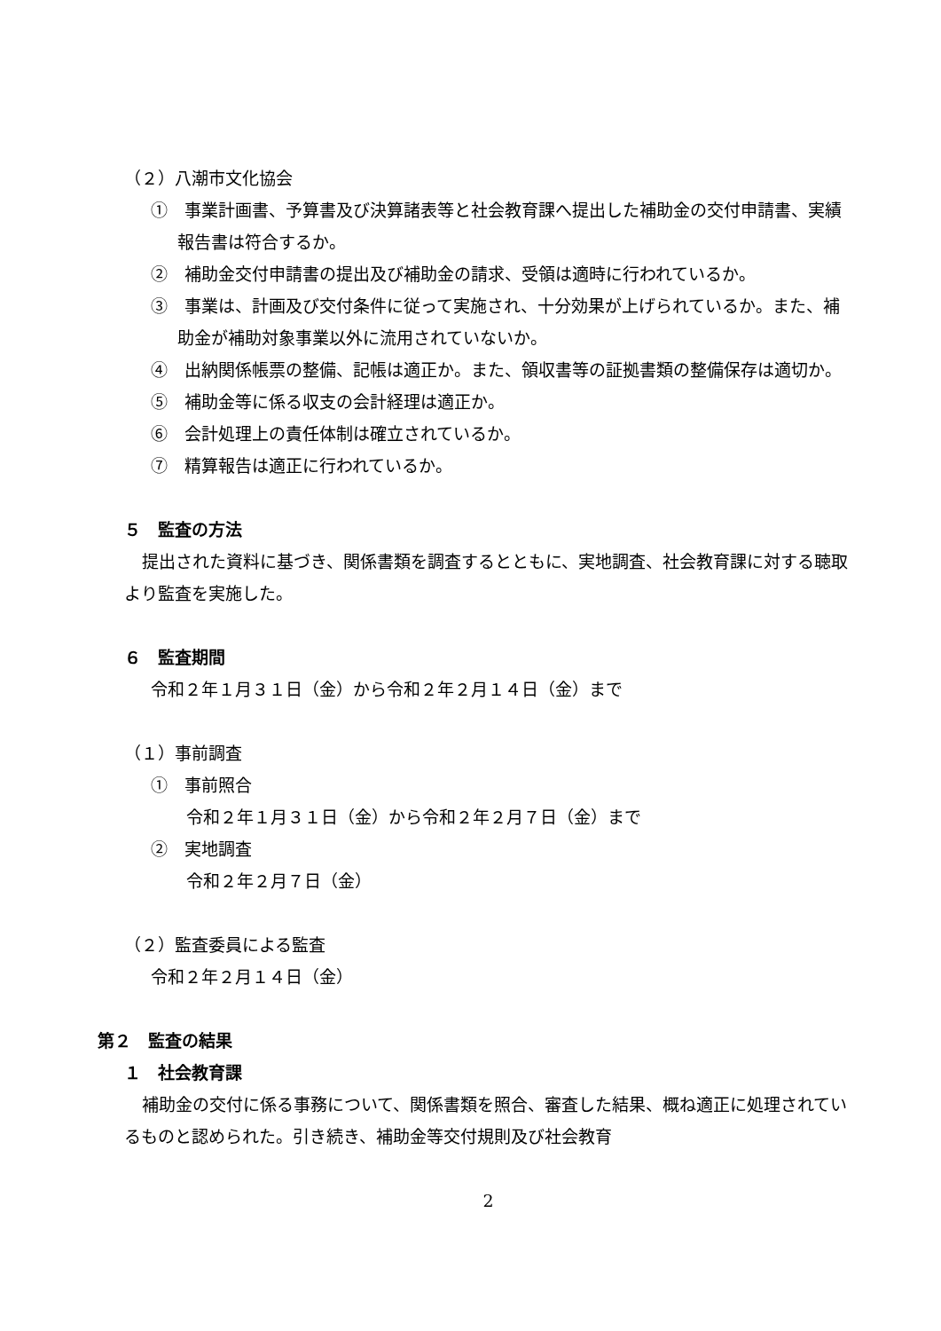（２）八潮市文化協会
①　事業計画書、予算書及び決算諸表等と社会教育課へ提出した補助金の交付申請書、実績報告書は符合するか。
②　補助金交付申請書の提出及び補助金の請求、受領は適時に行われているか。
③　事業は、計画及び交付条件に従って実施され、十分効果が上げられているか。また、補助金が補助対象事業以外に流用されていないか。
④　出納関係帳票の整備、記帳は適正か。また、領収書等の証拠書類の整備保存は適切か。
⑤　補助金等に係る収支の会計経理は適正か。
⑥　会計処理上の責任体制は確立されているか。
⑦　精算報告は適正に行われているか。
５　監査の方法
提出された資料に基づき、関係書類を調査するとともに、実地調査、社会教育課に対する聴取より監査を実施した。
６　監査期間
令和２年１月３１日（金）から令和２年２月１４日（金）まで
（１）事前調査
①　事前照合
令和２年１月３１日（金）から令和２年２月７日（金）まで
②　実地調査
令和２年２月７日（金）
（２）監査委員による監査
令和２年２月１４日（金）
第２　監査の結果
１　社会教育課
補助金の交付に係る事務について、関係書類を照合、審査した結果、概ね適正に処理されているものと認められた。引き続き、補助金等交付規則及び社会教育
2